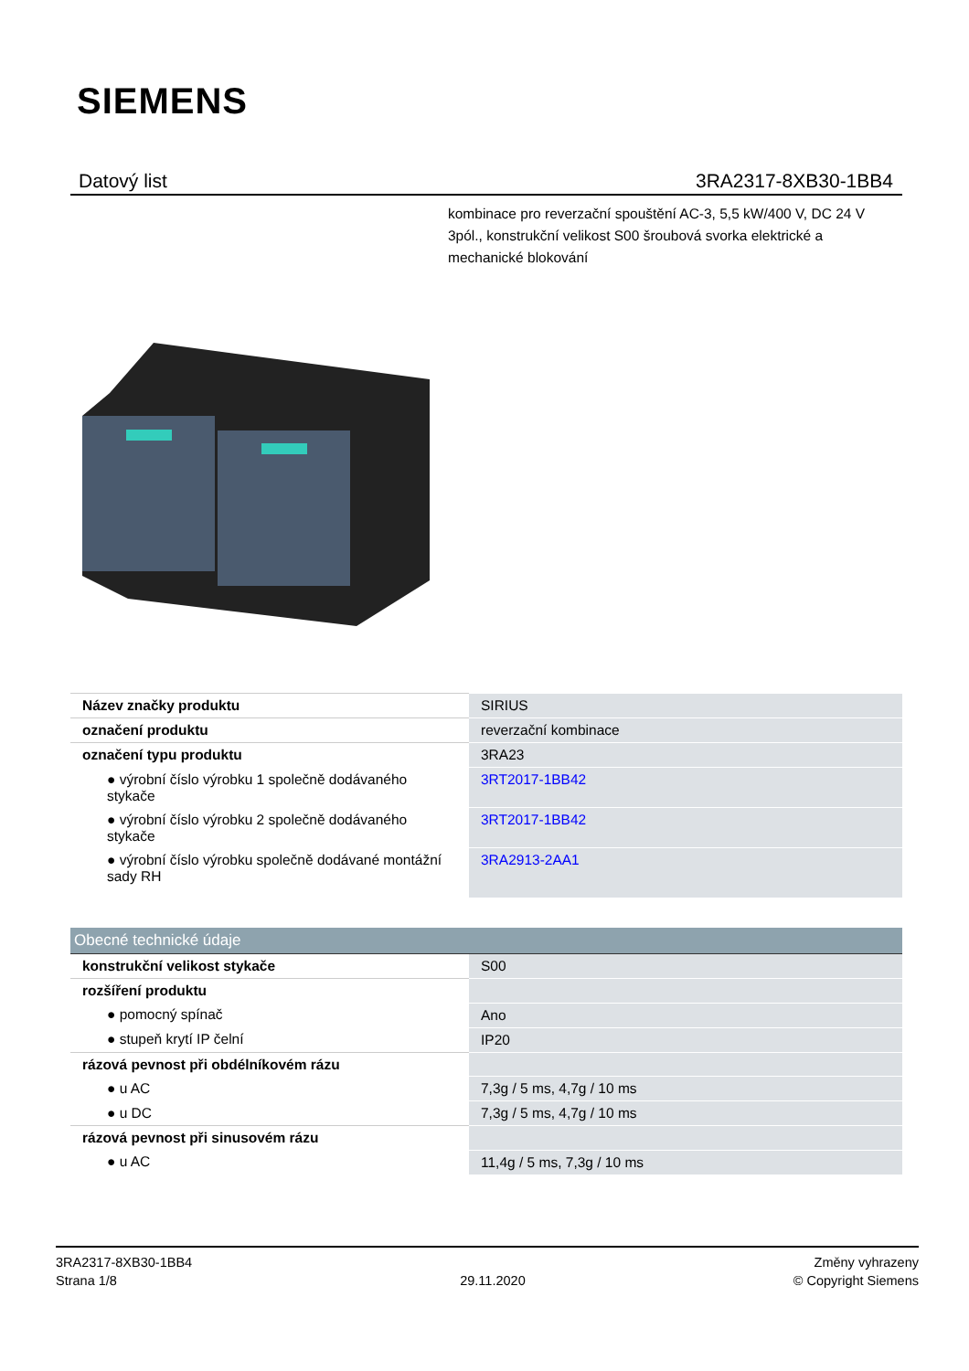SIEMENS
Datový list 3RA2317-8XB30-1BB4
kombinace pro reverzační spouštění AC-3, 5,5 kW/400 V, DC 24 V 3pól., konstrukční velikost S00 šroubová svorka elektrické a mechanické blokování
| Název značky produktu | SIRIUS |
| označení produktu | reverzační kombinace |
| označení typu produktu | 3RA23 |
| ● výrobní číslo výrobku 1 společně dodávaného stykače | 3RT2017-1BB42 |
| ● výrobní číslo výrobku 2 společně dodávaného stykače | 3RT2017-1BB42 |
| ● výrobní číslo výrobku společně dodávané montážní sady RH | 3RA2913-2AA1 |
| Obecné technické údaje | |
| konstrukční velikost stykače | S00 |
| rozšíření produktu | |
| ● pomocný spínač | Ano |
| ● stupeň krytí IP čelní | IP20 |
| rázová pevnost při obdélníkovém rázu | |
| ● u AC | 7,3g / 5 ms, 4,7g / 10 ms |
| ● u DC | 7,3g / 5 ms, 4,7g / 10 ms |
| rázová pevnost při sinusovém rázu | |
| ● u AC | 11,4g / 5 ms, 7,3g / 10 ms |
3RA2317-8XB30-1BB4
Strana 1/8
29.11.2020
Změny vyhrazeny
© Copyright Siemens